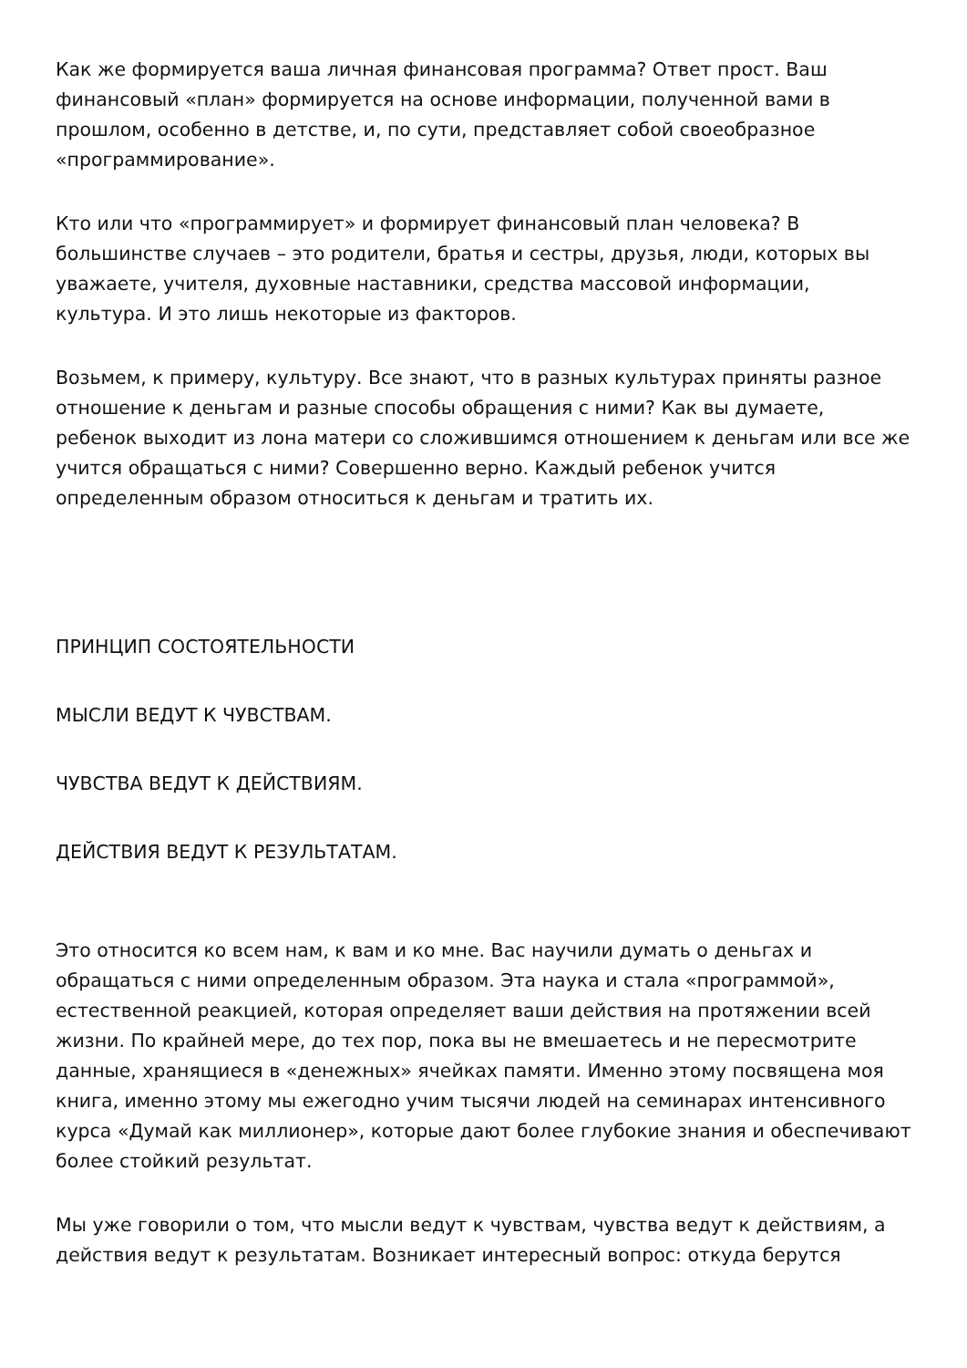Как же формируется ваша личная финансовая программа? Ответ прост. Ваш финансовый «план» формируется на основе информации, полученной вами в прошлом, особенно в детстве, и, по сути, представляет собой своеобразное «программирование».
Кто или что «программирует» и формирует финансовый план человека? В большинстве случаев – это родители, братья и сестры, друзья, люди, которых вы уважаете, учителя, духовные наставники, средства массовой информации, культура. И это лишь некоторые из факторов.
Возьмем, к примеру, культуру. Все знают, что в разных культурах приняты разное отношение к деньгам и разные способы обращения с ними? Как вы думаете, ребенок выходит из лона матери со сложившимся отношением к деньгам или все же учится обращаться с ними? Совершенно верно. Каждый ребенок учится определенным образом относиться к деньгам и тратить их.
ПРИНЦИП СОСТОЯТЕЛЬНОСТИ
МЫСЛИ ВЕДУТ К ЧУВСТВАМ.
ЧУВСТВА ВЕДУТ К ДЕЙСТВИЯМ.
ДЕЙСТВИЯ ВЕДУТ К РЕЗУЛЬТАТАМ.
Это относится ко всем нам, к вам и ко мне. Вас научили думать о деньгах и обращаться с ними определенным образом. Эта наука и стала «программой», естественной реакцией, которая определяет ваши действия на протяжении всей жизни. По крайней мере, до тех пор, пока вы не вмешаетесь и не пересмотрите данные, хранящиеся в «денежных» ячейках памяти. Именно этому посвящена моя книга, именно этому мы ежегодно учим тысячи людей на семинарах интенсивного курса «Думай как миллионер», которые дают более глубокие знания и обеспечивают более стойкий результат.
Мы уже говорили о том, что мысли ведут к чувствам, чувства ведут к действиям, а действия ведут к результатам. Возникает интересный вопрос: откуда берутся